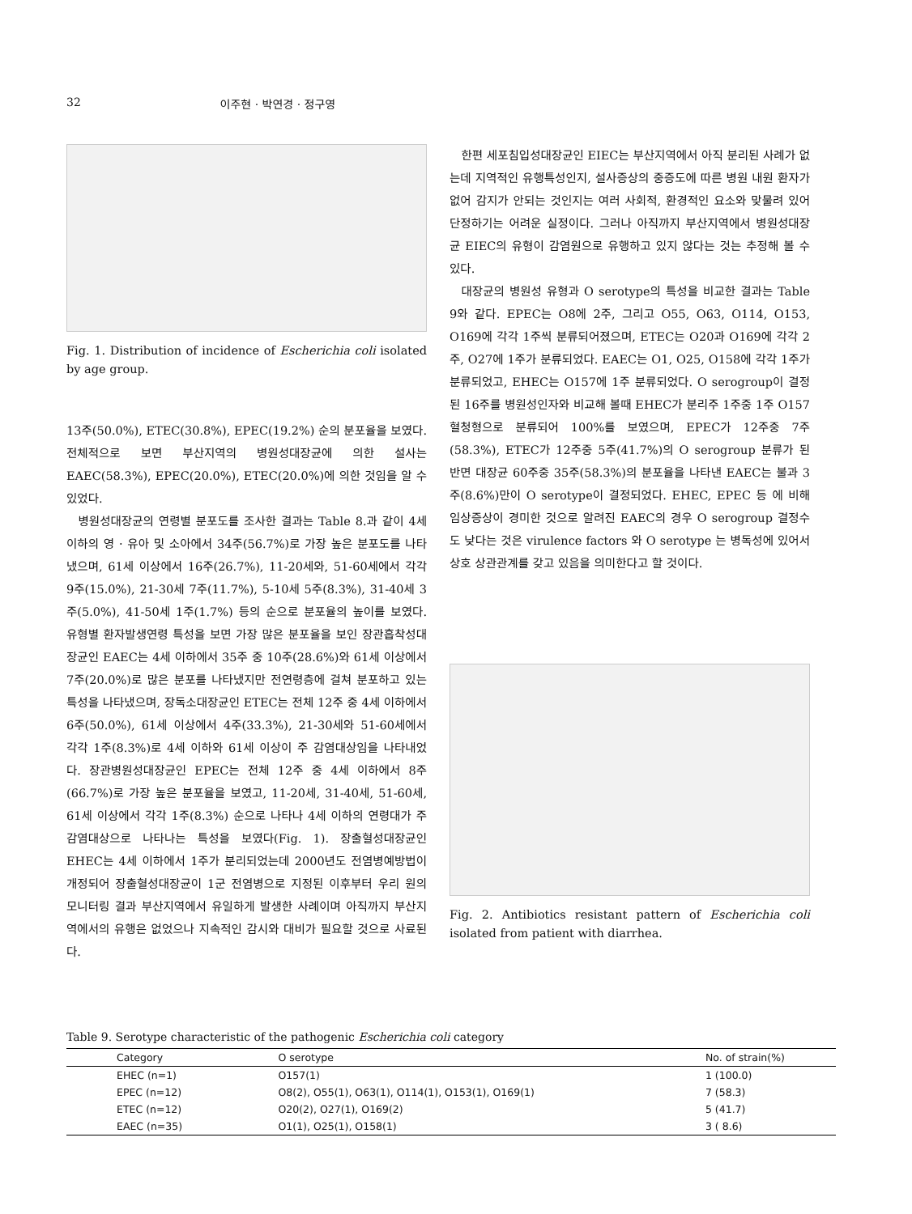32 이주현 · 박연경 · 정구영
Fig. 1. Distribution of incidence of Escherichia coli isolated by age group.
13주(50.0%), ETEC(30.8%), EPEC(19.2%) 순의 분포율을 보였다. 전체적으로 보면 부산지역의 병원성대장균에 의한 설사는 EAEC(58.3%), EPEC(20.0%), ETEC(20.0%)에 의한 것임을 알 수 있었다.
병원성대장균의 연령별 분포도를 조사한 결과는 Table 8.과 같이 4세 이하의 영 · 유아 및 소아에서 34주(56.7%)로 가장 높은 분포도를 나타냈으며, 61세 이상에서 16주(26.7%), 11-20세와, 51-60세에서 각각 9주(15.0%), 21-30세 7주(11.7%), 5-10세 5주(8.3%), 31-40세 3주(5.0%), 41-50세 1주(1.7%) 등의 순으로 분포율의 높이를 보였다. 유형별 환자발생연령 특성을 보면 가장 많은 분포율을 보인 장관흡착성대장균인 EAEC는 4세 이하에서 35주 중 10주(28.6%)와 61세 이상에서 7주(20.0%)로 많은 분포를 나타냈지만 전연령층에 걸쳐 분포하고 있는 특성을 나타냈으며, 장독소대장균인 ETEC는 전체 12주 중 4세 이하에서 6주(50.0%), 61세 이상에서 4주(33.3%), 21-30세와 51-60세에서 각각 1주(8.3%)로 4세 이하와 61세 이상이 주 감염대상임을 나타내었다. 장관병원성대장균인 EPEC는 전체 12주 중 4세 이하에서 8주(66.7%)로 가장 높은 분포율을 보였고, 11-20세, 31-40세, 51-60세, 61세 이상에서 각각 1주(8.3%) 순으로 나타나 4세 이하의 연령대가 주 감염대상으로 나타나는 특성을 보였다(Fig. 1). 장출혈성대장균인 EHEC는 4세 이하에서 1주가 분리되었는데 2000년도 전염병예방법이 개정되어 장출혈성대장균이 1군 전염병으로 지정된 이후부터 우리 원의 모니터링 결과 부산지역에서 유일하게 발생한 사례이며 아직까지 부산지역에서의 유행은 없었으나 지속적인 감시와 대비가 필요할 것으로 사료된다.
한편 세포침입성대장균인 EIEC는 부산지역에서 아직 분리된 사례가 없는데 지역적인 유행특성인지, 설사증상의 중증도에 따른 병원 내원 환자가 없어 감지가 안되는 것인지는 여러 사회적, 환경적인 요소와 맞물려 있어 단정하기는 어려운 실정이다. 그러나 아직까지 부산지역에서 병원성대장균 EIEC의 유형이 감염원으로 유행하고 있지 않다는 것는 추정해 볼 수 있다.
대장균의 병원성 유형과 O serotype의 특성을 비교한 결과는 Table 9와 같다. EPEC는 O8에 2주, 그리고 O55, O63, O114, O153, O169에 각각 1주씩 분류되어졌으며, ETEC는 O20과 O169에 각각 2주, O27에 1주가 분류되었다. EAEC는 O1, O25, O158에 각각 1주가 분류되었고, EHEC는 O157에 1주 분류되었다. O serogroup이 결정된 16주를 병원성인자와 비교해 볼때 EHEC가 분리주 1주중 1주 O157 혈청형으로 분류되어 100%를 보였으며, EPEC가 12주중 7주(58.3%), ETEC가 12주중 5주(41.7%)의 O serogroup 분류가 된 반면 대장균 60주중 35주(58.3%)의 분포율을 나타낸 EAEC는 불과 3주(8.6%)만이 O serotype이 결정되었다. EHEC, EPEC 등 에 비해 임상증상이 경미한 것으로 알려진 EAEC의 경우 O serogroup 결정수도 낮다는 것은 virulence factors 와 O serotype 는 병독성에 있어서 상호 상관관계를 갖고 있음을 의미한다고 할 것이다.
Fig. 2. Antibiotics resistant pattern of Escherichia coli isolated from patient with diarrhea.
Table 9. Serotype characteristic of the pathogenic Escherichia coli category
| Category | O serotype | No. of strain(%) |
| --- | --- | --- |
| EHEC (n=1) | O157(1) | 1 (100.0) |
| EPEC (n=12) | O8(2), O55(1), O63(1), O114(1), O153(1), O169(1) | 7 (58.3) |
| ETEC (n=12) | O20(2), O27(1), O169(2) | 5 (41.7) |
| EAEC (n=35) | O1(1), O25(1), O158(1) | 3 ( 8.6) |